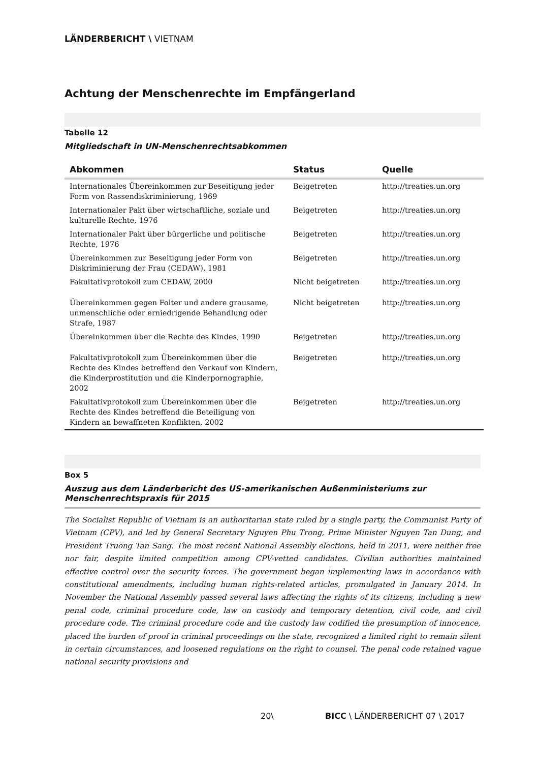LÄNDERBERICHT \ VIETNAM
Achtung der Menschenrechte im Empfängerland
Tabelle 12
Mitgliedschaft in UN-Menschenrechtsabkommen
| Abkommen | Status | Quelle |
| --- | --- | --- |
| Internationales Übereinkommen zur Beseitigung jeder Form von Rassendiskriminierung, 1969 | Beigetreten | http://treaties.un.org |
| Internationaler Pakt über wirtschaftliche, soziale und kulturelle Rechte, 1976 | Beigetreten | http://treaties.un.org |
| Internationaler Pakt über bürgerliche und politische Rechte, 1976 | Beigetreten | http://treaties.un.org |
| Übereinkommen zur Beseitigung jeder Form von Diskriminierung der Frau (CEDAW), 1981 | Beigetreten | http://treaties.un.org |
| Fakultativprotokoll zum CEDAW, 2000 | Nicht beigetreten | http://treaties.un.org |
| Übereinkommen gegen Folter und andere grausame, unmenschliche oder erniedrigende Behandlung oder Strafe, 1987 | Nicht beigetreten | http://treaties.un.org |
| Übereinkommen über die Rechte des Kindes, 1990 | Beigetreten | http://treaties.un.org |
| Fakultativprotokoll zum Übereinkommen über die Rechte des Kindes betreffend den Verkauf von Kindern, die Kinderprostitution und die Kinderpornographie, 2002 | Beigetreten | http://treaties.un.org |
| Fakultativprotokoll zum Übereinkommen über die Rechte des Kindes betreffend die Beteiligung von Kindern an bewaffneten Konflikten, 2002 | Beigetreten | http://treaties.un.org |
Box 5
Auszug aus dem Länderbericht des US-amerikanischen Außenministeriums zur Menschenrechtspraxis für 2015
The Socialist Republic of Vietnam is an authoritarian state ruled by a single party, the Communist Party of Vietnam (CPV), and led by General Secretary Nguyen Phu Trong, Prime Minister Nguyen Tan Dung, and President Truong Tan Sang. The most recent National Assembly elections, held in 2011, were neither free nor fair, despite limited competition among CPV-vetted candidates. Civilian authorities maintained effective control over the security forces. The government began implementing laws in accordance with constitutional amendments, including human rights-related articles, promulgated in January 2014. In November the National Assembly passed several laws affecting the rights of its citizens, including a new penal code, criminal procedure code, law on custody and temporary detention, civil code, and civil procedure code. The criminal procedure code and the custody law codified the presumption of innocence, placed the burden of proof in criminal proceedings on the state, recognized a limited right to remain silent in certain circumstances, and loosened regulations on the right to counsel. The penal code retained vague national security provisions and
20\ BICC \ LÄNDERBERICHT 07 \ 2017